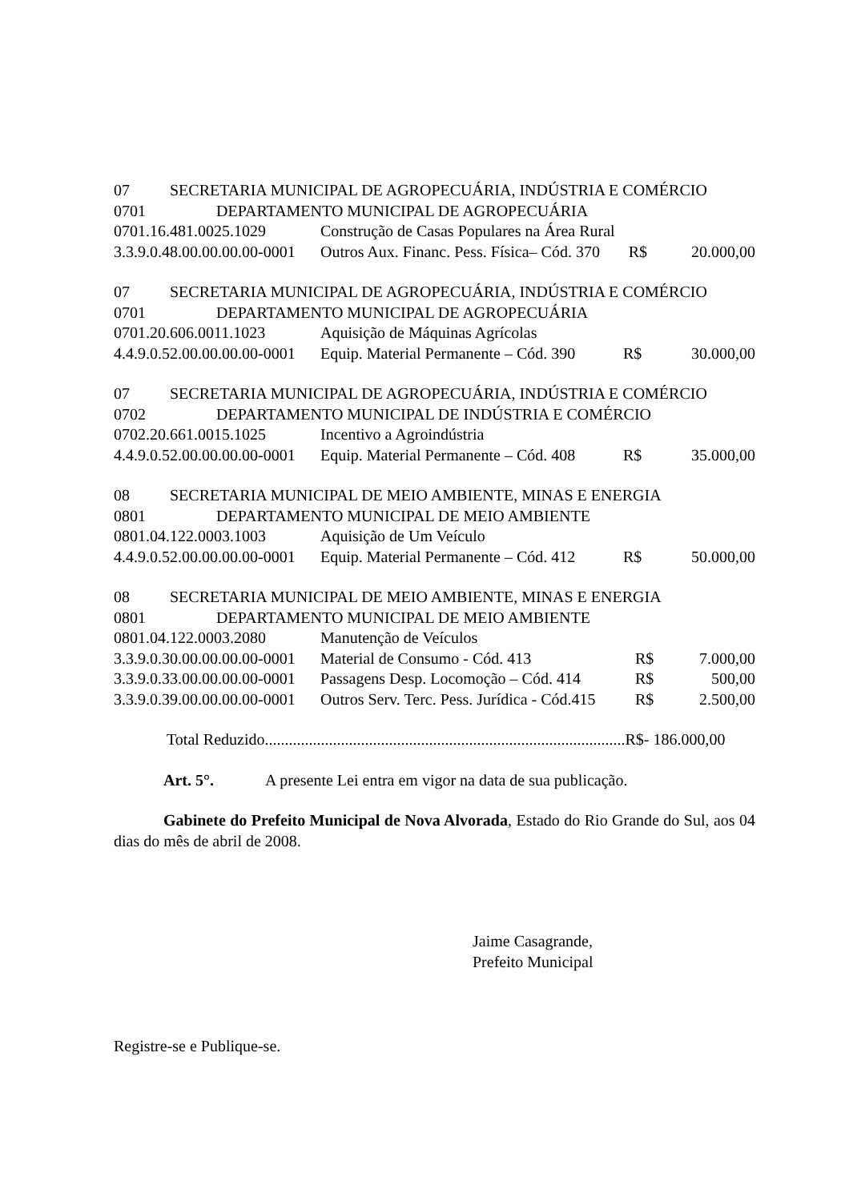07 SECRETARIA MUNICIPAL DE AGROPECUÁRIA, INDÚSTRIA E COMÉRCIO
0701 DEPARTAMENTO MUNICIPAL DE AGROPECUÁRIA
| 0701.16.481.0025.1029 | Construção de Casas Populares na Área Rural | | |
| 3.3.9.0.48.00.00.00.00-0001 | Outros Aux. Financ. Pess. Física– Cód. 370 | R$ | 20.000,00 |
07 SECRETARIA MUNICIPAL DE AGROPECUÁRIA, INDÚSTRIA E COMÉRCIO
0701 DEPARTAMENTO MUNICIPAL DE AGROPECUÁRIA
| 0701.20.606.0011.1023 | Aquisição de Máquinas Agrícolas | | |
| 4.4.9.0.52.00.00.00.00-0001 | Equip. Material Permanente – Cód. 390 | R$ | 30.000,00 |
07 SECRETARIA MUNICIPAL DE AGROPECUÁRIA, INDÚSTRIA E COMÉRCIO
0702 DEPARTAMENTO MUNICIPAL DE INDÚSTRIA E COMÉRCIO
| 0702.20.661.0015.1025 | Incentivo a Agroindústria | | |
| 4.4.9.0.52.00.00.00.00-0001 | Equip. Material Permanente – Cód. 408 | R$ | 35.000,00 |
08 SECRETARIA MUNICIPAL DE MEIO AMBIENTE, MINAS E ENERGIA
0801 DEPARTAMENTO MUNICIPAL DE MEIO AMBIENTE
| 0801.04.122.0003.1003 | Aquisição de Um Veículo | | |
| 4.4.9.0.52.00.00.00.00-0001 | Equip. Material Permanente – Cód. 412 | R$ | 50.000,00 |
08 SECRETARIA MUNICIPAL DE MEIO AMBIENTE, MINAS E ENERGIA
0801 DEPARTAMENTO MUNICIPAL DE MEIO AMBIENTE
| 0801.04.122.0003.2080 | Manutenção de Veículos | | |
| 3.3.9.0.30.00.00.00.00-0001 | Material de Consumo - Cód. 413 | R$ | 7.000,00 |
| 3.3.9.0.33.00.00.00.00-0001 | Passagens Desp. Locomoção – Cód. 414 | R$ | 500,00 |
| 3.3.9.0.39.00.00.00.00-0001 | Outros Serv. Terc. Pess. Jurídica - Cód.415 | R$ | 2.500,00 |
Total Reduzido..........................................................................................R$- 186.000,00
Art. 5°. A presente Lei entra em vigor na data de sua publicação.
Gabinete do Prefeito Municipal de Nova Alvorada, Estado do Rio Grande do Sul, aos 04 dias do mês de abril de 2008.
Jaime Casagrande,
Prefeito Municipal
Registre-se e Publique-se.